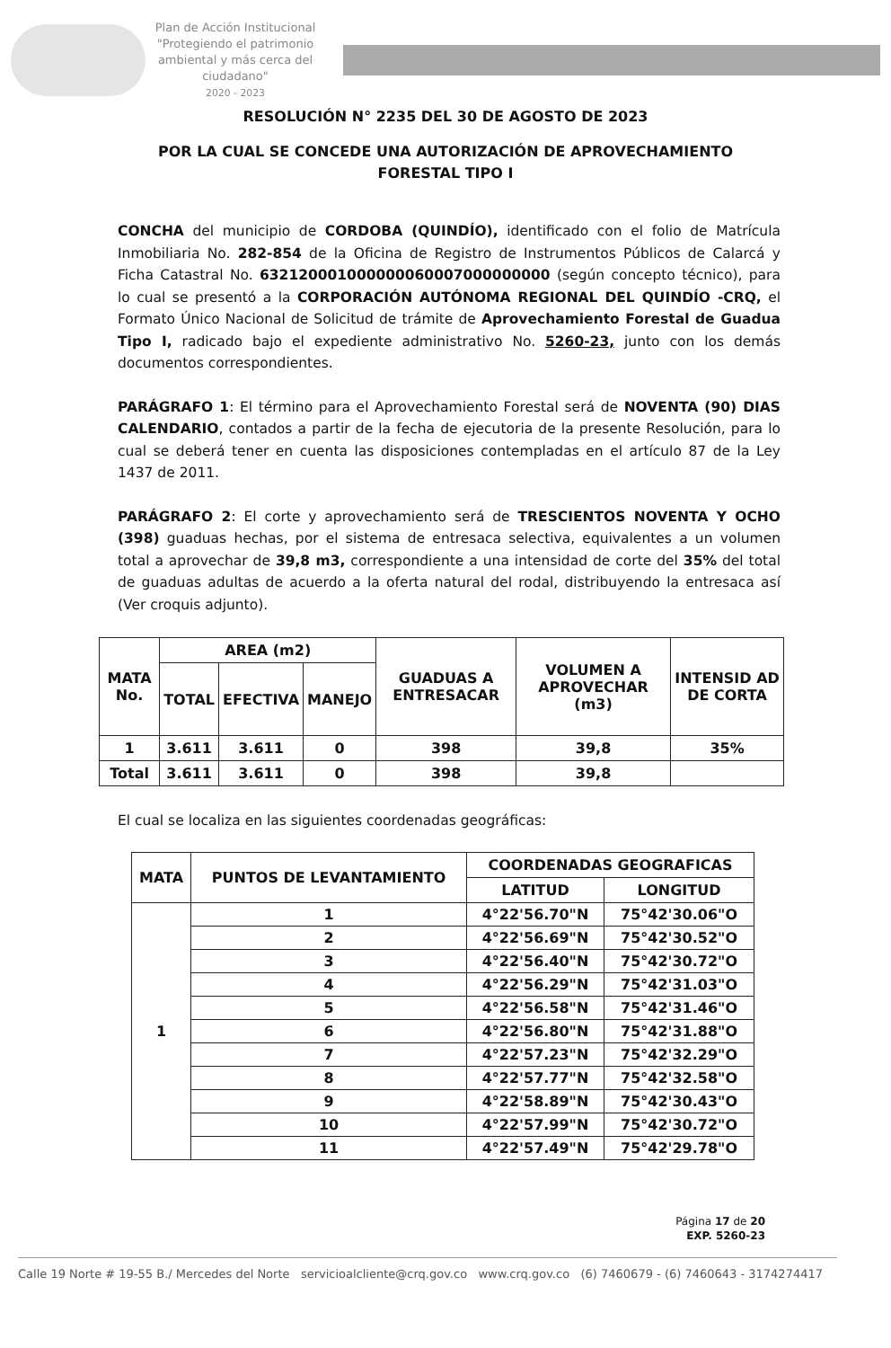Plan de Acción Institucional
"Protegiendo el patrimonio ambiental y más cerca del ciudadano"
2020 - 2023
RESOLUCIÓN N° 2235 DEL 30 DE AGOSTO DE 2023
POR LA CUAL SE CONCEDE UNA AUTORIZACIÓN DE APROVECHAMIENTO
FORESTAL TIPO I
CONCHA del municipio de CORDOBA (QUINDÍO), identificado con el folio de Matrícula Inmobiliaria No. 282-854 de la Oficina de Registro de Instrumentos Públicos de Calarcá y Ficha Catastral No. 632120001000000060007000000000 (según concepto técnico), para lo cual se presentó a la CORPORACIÓN AUTÓNOMA REGIONAL DEL QUINDÍO -CRQ, el Formato Único Nacional de Solicitud de trámite de Aprovechamiento Forestal de Guadua Tipo I, radicado bajo el expediente administrativo No. 5260-23, junto con los demás documentos correspondientes.
PARÁGRAFO 1: El término para el Aprovechamiento Forestal será de NOVENTA (90) DIAS CALENDARIO, contados a partir de la fecha de ejecutoria de la presente Resolución, para lo cual se deberá tener en cuenta las disposiciones contempladas en el artículo 87 de la Ley 1437 de 2011.
PARÁGRAFO 2: El corte y aprovechamiento será de TRESCIENTOS NOVENTA Y OCHO (398) guaduas hechas, por el sistema de entresaca selectiva, equivalentes a un volumen total a aprovechar de 39,8 m3, correspondiente a una intensidad de corte del 35% del total de guaduas adultas de acuerdo a la oferta natural del rodal, distribuyendo la entresaca así (Ver croquis adjunto).
| MATA No. | AREA (m2) | | | GUADUAS A ENTRESACAR | VOLUMEN A APROVECHAR (m3) | INTENSID AD DE CORTA |
| --- | --- | --- | --- | --- | --- | --- |
| | TOTAL | EFECTIVA | MANEJO | | | |
| 1 | 3.611 | 3.611 | 0 | 398 | 39,8 | 35% |
| Total | 3.611 | 3.611 | 0 | 398 | 39,8 | |
El cual se localiza en las siguientes coordenadas geográficas:
| MATA | PUNTOS DE LEVANTAMIENTO | COORDENADAS GEOGRAFICAS | |
| --- | --- | --- | --- |
| | | LATITUD | LONGITUD |
| 1 | 1 | 4°22'56.70"N | 75°42'30.06"O |
| | 2 | 4°22'56.69"N | 75°42'30.52"O |
| | 3 | 4°22'56.40"N | 75°42'30.72"O |
| | 4 | 4°22'56.29"N | 75°42'31.03"O |
| | 5 | 4°22'56.58"N | 75°42'31.46"O |
| | 6 | 4°22'56.80"N | 75°42'31.88"O |
| | 7 | 4°22'57.23"N | 75°42'32.29"O |
| | 8 | 4°22'57.77"N | 75°42'32.58"O |
| | 9 | 4°22'58.89"N | 75°42'30.43"O |
| | 10 | 4°22'57.99"N | 75°42'30.72"O |
| | 11 | 4°22'57.49"N | 75°42'29.78"O |
Página 17 de 20
EXP. 5260-23
Calle 19 Norte # 19-55 B./ Mercedes del Norte servicioalcliente@crq.gov.co www.crq.gov.co (6) 7460679 - (6) 7460643 - 3174274417